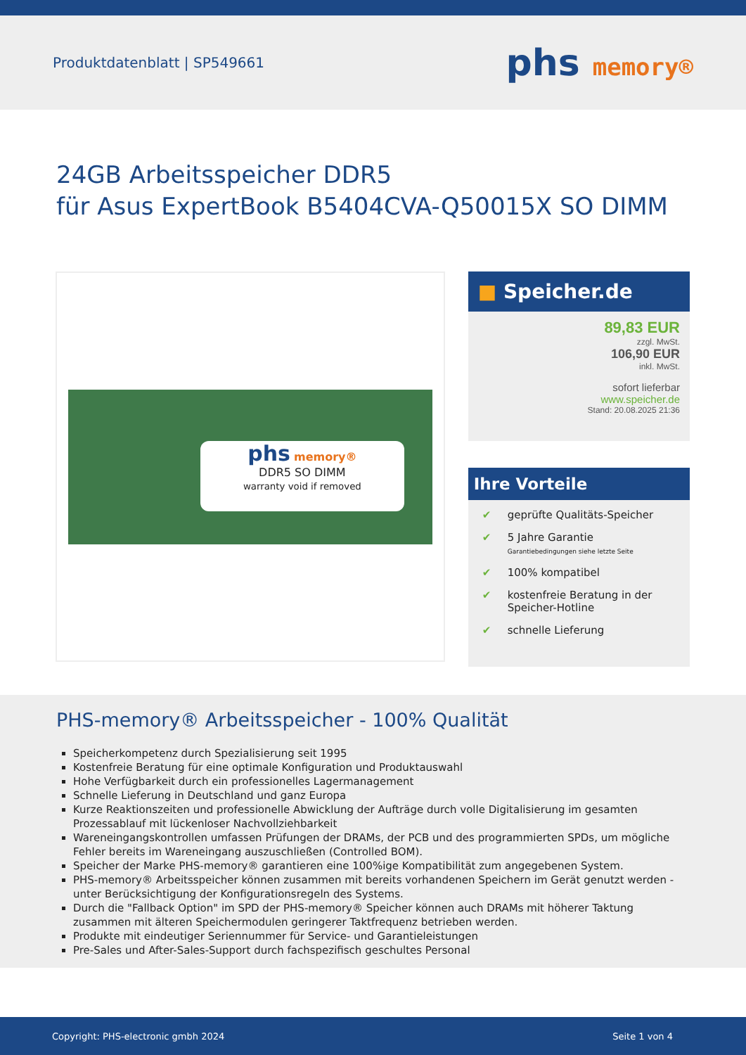Produktdatenblatt | SP549661
phs memory®
24GB Arbeitsspeicher DDR5
für Asus ExpertBook B5404CVA-Q50015X SO DIMM
phs memory®
DDR5 SO DIMM
warranty void if removed
■ Speicher.de
89,83 EUR
zzgl. MwSt.
106,90 EUR
inkl. MwSt.
sofort lieferbar
www.speicher.de
Stand: 20.08.2025 21:36
Ihre Vorteile
✔ geprüfte Qualitäts-Speicher
✔ 5 Jahre Garantie
Garantiebedingungen siehe letzte Seite
✔ 100% kompatibel
✔ kostenfreie Beratung in der Speicher-Hotline
✔ schnelle Lieferung
PHS-memory® Arbeitsspeicher - 100% Qualität
Speicherkompetenz durch Spezialisierung seit 1995
Kostenfreie Beratung für eine optimale Konfiguration und Produktauswahl
Hohe Verfügbarkeit durch ein professionelles Lagermanagement
Schnelle Lieferung in Deutschland und ganz Europa
Kurze Reaktionszeiten und professionelle Abwicklung der Aufträge durch volle Digitalisierung im gesamten Prozessablauf mit lückenloser Nachvollziehbarkeit
Wareneingangskontrollen umfassen Prüfungen der DRAMs, der PCB und des programmierten SPDs, um mögliche Fehler bereits im Wareneingang auszuschließen (Controlled BOM).
Speicher der Marke PHS-memory® garantieren eine 100%ige Kompatibilität zum angegebenen System.
PHS-memory® Arbeitsspeicher können zusammen mit bereits vorhandenen Speichern im Gerät genutzt werden - unter Berücksichtigung der Konfigurationsregeln des Systems.
Durch die "Fallback Option" im SPD der PHS-memory® Speicher können auch DRAMs mit höherer Taktung zusammen mit älteren Speichermodulen geringerer Taktfrequenz betrieben werden.
Produkte mit eindeutiger Seriennummer für Service- und Garantieleistungen
Pre-Sales und After-Sales-Support durch fachspezifisch geschultes Personal
Copyright: PHS-electronic gmbh 2024 Seite 1 von 4